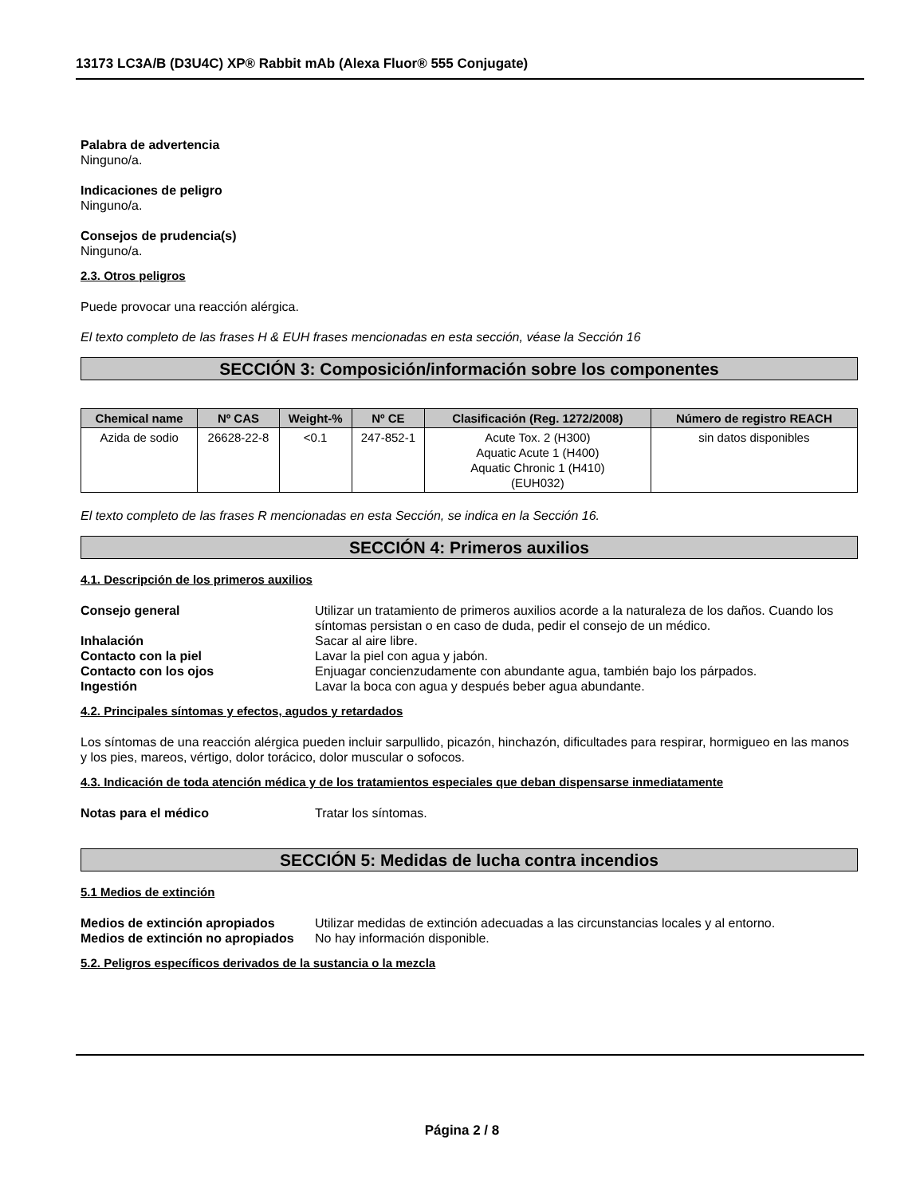13173 LC3A/B (D3U4C) XP® Rabbit mAb (Alexa Fluor® 555 Conjugate)
Palabra de advertencia
Ninguno/a.
Indicaciones de peligro
Ninguno/a.
Consejos de prudencia(s)
Ninguno/a.
2.3. Otros peligros
Puede provocar una reacción alérgica.
El texto completo de las frases H & EUH frases mencionadas en esta sección, véase la Sección 16
SECCIÓN 3: Composición/información sobre los componentes
| Chemical name | Nº CAS | Weight-% | Nº CE | Clasificación (Reg. 1272/2008) | Número de registro REACH |
| --- | --- | --- | --- | --- | --- |
| Azida de sodio | 26628-22-8 | <0.1 | 247-852-1 | Acute Tox. 2 (H300) Aquatic Acute 1 (H400) Aquatic Chronic 1 (H410) (EUH032) | sin datos disponibles |
El texto completo de las frases R mencionadas en esta Sección, se indica en la Sección 16.
SECCIÓN 4: Primeros auxilios
4.1. Descripción de los primeros auxilios
Consejo general Utilizar un tratamiento de primeros auxilios acorde a la naturaleza de los daños. Cuando los síntomas persistan o en caso de duda, pedir el consejo de un médico.
Inhalación Sacar al aire libre.
Contacto con la piel Lavar la piel con agua y jabón.
Contacto con los ojos Enjuagar concienzudamente con abundante agua, también bajo los párpados.
Ingestión Lavar la boca con agua y después beber agua abundante.
4.2. Principales síntomas y efectos, agudos y retardados
Los síntomas de una reacción alérgica pueden incluir sarpullido, picazón, hinchazón, dificultades para respirar, hormigueo en las manos y los pies, mareos, vértigo, dolor torácico, dolor muscular o sofocos.
4.3. Indicación de toda atención médica y de los tratamientos especiales que deban dispensarse inmediatamente
Notas para el médico Tratar los síntomas.
SECCIÓN 5: Medidas de lucha contra incendios
5.1 Medios de extinción
Medios de extinción apropiados Utilizar medidas de extinción adecuadas a las circunstancias locales y al entorno.
Medios de extinción no apropiados
No hay información disponible.
5.2. Peligros específicos derivados de la sustancia o la mezcla
Página 2 / 8